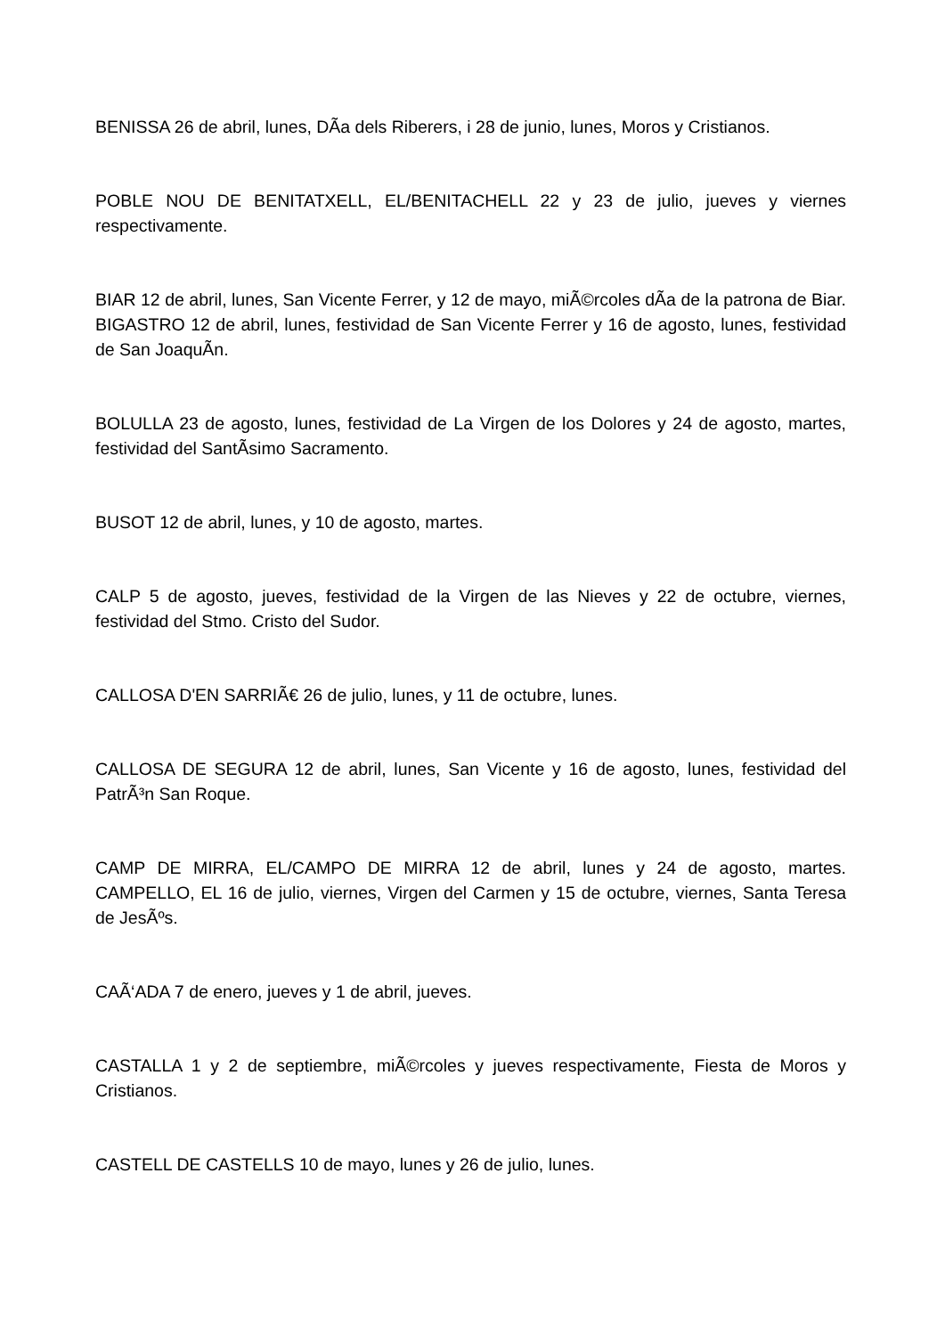BENISSA 26 de abril, lunes, DÃ­a dels Riberers, i 28 de junio, lunes, Moros y Cristianos.
POBLE NOU DE BENITATXELL, EL/BENITACHELL 22 y 23 de julio, jueves y viernes respectivamente.
BIAR 12 de abril, lunes, San Vicente Ferrer, y 12 de mayo, miÃ©rcoles dÃ­a de la patrona de Biar. BIGASTRO 12 de abril, lunes, festividad de San Vicente Ferrer y 16 de agosto, lunes, festividad de San JoaquÃ­n.
BOLULLA 23 de agosto, lunes, festividad de La Virgen de los Dolores y 24 de agosto, martes, festividad del SantÃ­simo Sacramento.
BUSOT 12 de abril, lunes, y 10 de agosto, martes.
CALP 5 de agosto, jueves, festividad de la Virgen de las Nieves y 22 de octubre, viernes, festividad del Stmo. Cristo del Sudor.
CALLOSA D'EN SARRIÃ€ 26 de julio, lunes, y 11 de octubre, lunes.
CALLOSA DE SEGURA 12 de abril, lunes, San Vicente y 16 de agosto, lunes, festividad del PatrÃ³n San Roque.
CAMP DE MIRRA, EL/CAMPO DE MIRRA 12 de abril, lunes y 24 de agosto, martes. CAMPELLO, EL 16 de julio, viernes, Virgen del Carmen y 15 de octubre, viernes, Santa Teresa de JesÃºs.
CAÃ‘ADA 7 de enero, jueves y 1 de abril, jueves.
CASTALLA 1 y 2 de septiembre, miÃ©rcoles y jueves respectivamente, Fiesta de Moros y Cristianos.
CASTELL DE CASTELLS 10 de mayo, lunes y 26 de julio, lunes.